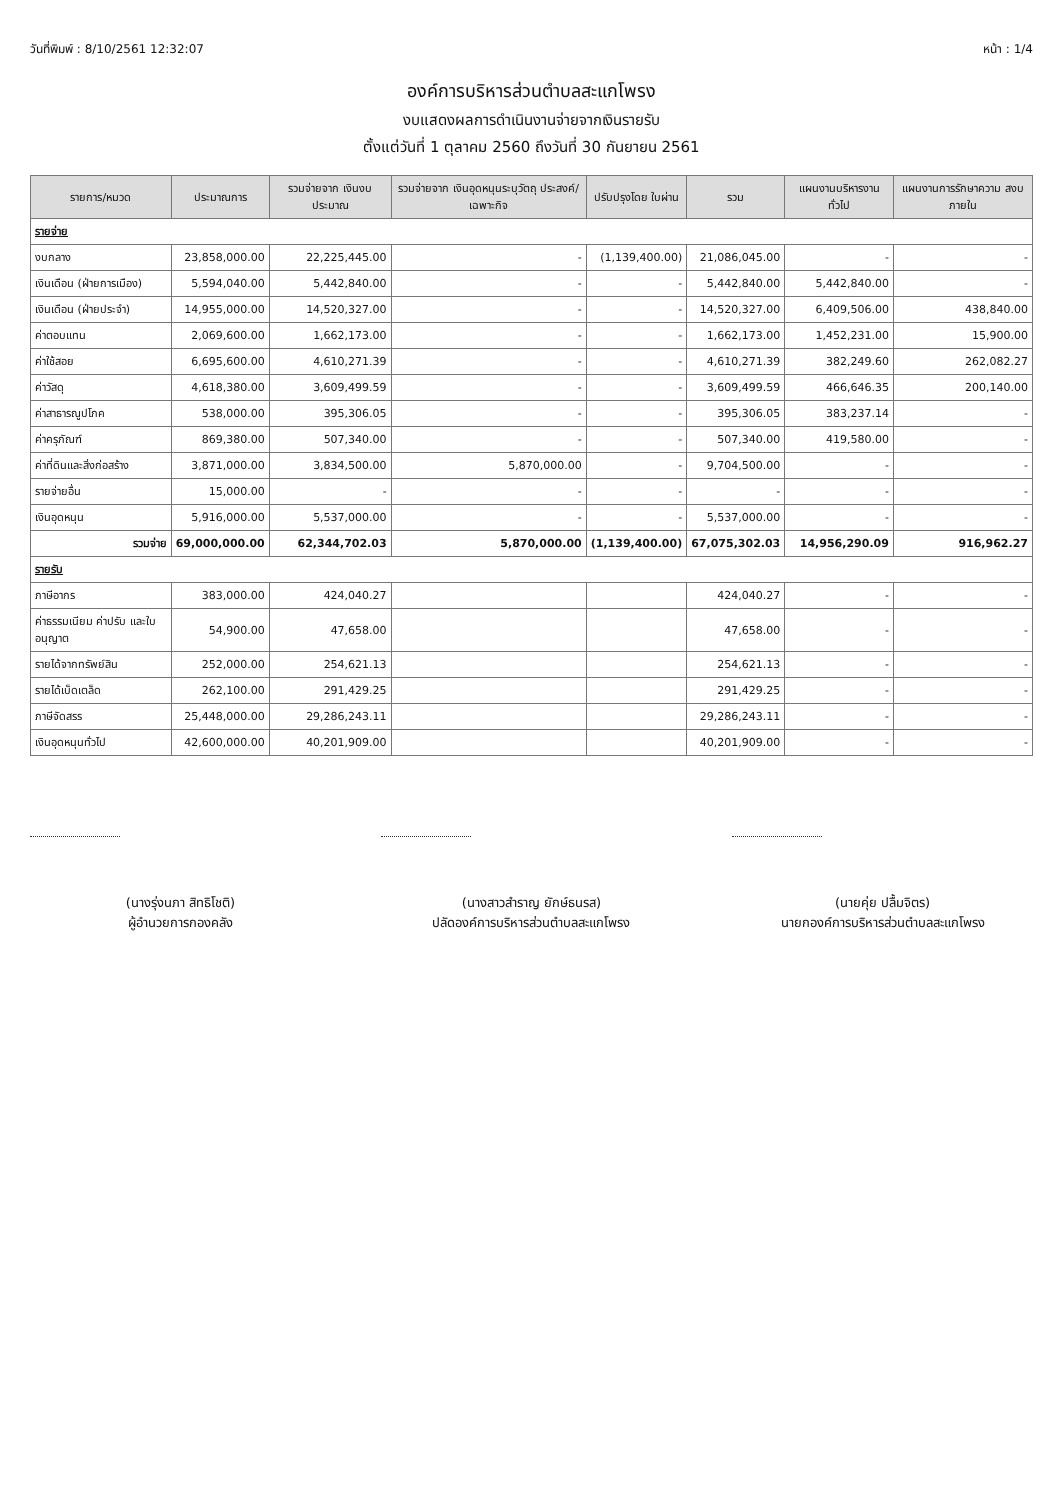วันที่พิมพ์ : 8/10/2561 12:32:07 หน้า : 1/4
องค์การบริหารส่วนตำบลสะแกโพรง
งบแสดงผลการดำเนินงานจ่ายจากเงินรายรับ
ตั้งแต่วันที่ 1 ตุลาคม 2560 ถึงวันที่ 30 กันยายน 2561
| รายการ/หมวด | ประมาณการ | รวมจ่ายจาก เงินงบประมาณ | รวมจ่ายจาก เงินอุดหนุนระบุวัตถุ ประสงค์/เฉพาะกิจ | ปรับปรุงโดย ใบผ่าน | รวม | แผนงานบริหารงานทั่วไป | แผนงานการรักษาความ สงบภายใน |
| --- | --- | --- | --- | --- | --- | --- | --- |
| รายจ่าย | | | | | | | |
| งบกลาง | 23,858,000.00 | 22,225,445.00 | - | (1,139,400.00) | 21,086,045.00 | - | - |
| เงินเดือน (ฝ่ายการเมือง) | 5,594,040.00 | 5,442,840.00 | - | - | 5,442,840.00 | 5,442,840.00 | - |
| เงินเดือน (ฝ่ายประจำ) | 14,955,000.00 | 14,520,327.00 | - | - | 14,520,327.00 | 6,409,506.00 | 438,840.00 |
| ค่าตอบแทน | 2,069,600.00 | 1,662,173.00 | - | - | 1,662,173.00 | 1,452,231.00 | 15,900.00 |
| ค่าใช้สอย | 6,695,600.00 | 4,610,271.39 | - | - | 4,610,271.39 | 382,249.60 | 262,082.27 |
| ค่าวัสดุ | 4,618,380.00 | 3,609,499.59 | - | - | 3,609,499.59 | 466,646.35 | 200,140.00 |
| ค่าสาธารณูปโภค | 538,000.00 | 395,306.05 | - | - | 395,306.05 | 383,237.14 | - |
| ค่าครุภัณฑ์ | 869,380.00 | 507,340.00 | - | - | 507,340.00 | 419,580.00 | - |
| ค่าที่ดินและสิ่งก่อสร้าง | 3,871,000.00 | 3,834,500.00 | 5,870,000.00 | - | 9,704,500.00 | - | - |
| รายจ่ายอื่น | 15,000.00 | - | - | - | - | - | - |
| เงินอุดหนุน | 5,916,000.00 | 5,537,000.00 | - | - | 5,537,000.00 | - | - |
| รวมจ่าย | 69,000,000.00 | 62,344,702.03 | 5,870,000.00 | (1,139,400.00) | 67,075,302.03 | 14,956,290.09 | 916,962.27 |
| รายรับ | | | | | | | |
| ภาษีอากร | 383,000.00 | 424,040.27 | | | 424,040.27 | - | - |
| ค่าธรรมเนียม ค่าปรับ และใบอนุญาต | 54,900.00 | 47,658.00 | | | 47,658.00 | - | - |
| รายได้จากทรัพย์สิน | 252,000.00 | 254,621.13 | | | 254,621.13 | - | - |
| รายได้เบ็ดเตล็ด | 262,100.00 | 291,429.25 | | | 291,429.25 | - | - |
| ภาษีจัดสรร | 25,448,000.00 | 29,286,243.11 | | | 29,286,243.11 | - | - |
| เงินอุดหนุนทั่วไป | 42,600,000.00 | 40,201,909.00 | | | 40,201,909.00 | - | - |
(นางรุ่งนภา สิทธิโชติ)
ผู้อำนวยการกองคลัง
(นางสาวสำราญ ยักษ์ธนรส)
ปลัดองค์การบริหารส่วนตำบลสะแกโพรง
(นายคุ่ย ปลื้มจิตร)
นายกองค์การบริหารส่วนตำบลสะแกโพรง